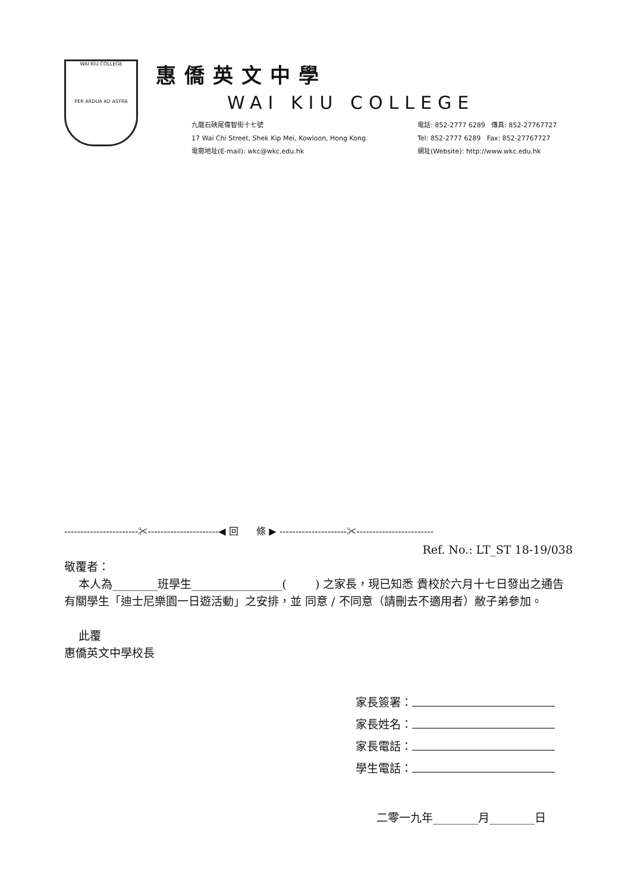WAI KIU COLLEGE
PER ARDUA AD ASTRA
惠僑英文中學
WAI KIU COLLEGE
九龍石硤尾偉智街十七號
17 Wai Chi Street, Shek Kip Mei, Kowloon, Hong Kong.
電郵地址(E-mail): wkc@wkc.edu.hk
電話: 852-2777 6289 傳真: 852-27767727
Tel: 852-2777 6289 Fax: 852-27767727
網址(Website): http://www.wkc.edu.hk
-----------------------✂----------------------◀ 回 條 ▶ ---------------------✂------------------------
Ref. No.: LT_ST 18-19/038
敬覆者：
本人為________班學生________________( ) 之家長，現已知悉 貴校於六月十七日發出之通告有關學生「迪士尼樂園一日遊活動」之安排，並 同意 / 不同意（請刪去不適用者）敝子弟參加。
此覆
惠僑英文中學校長
家長簽署：
家長姓名：
家長電話：
學生電話：
二零一九年________月________日